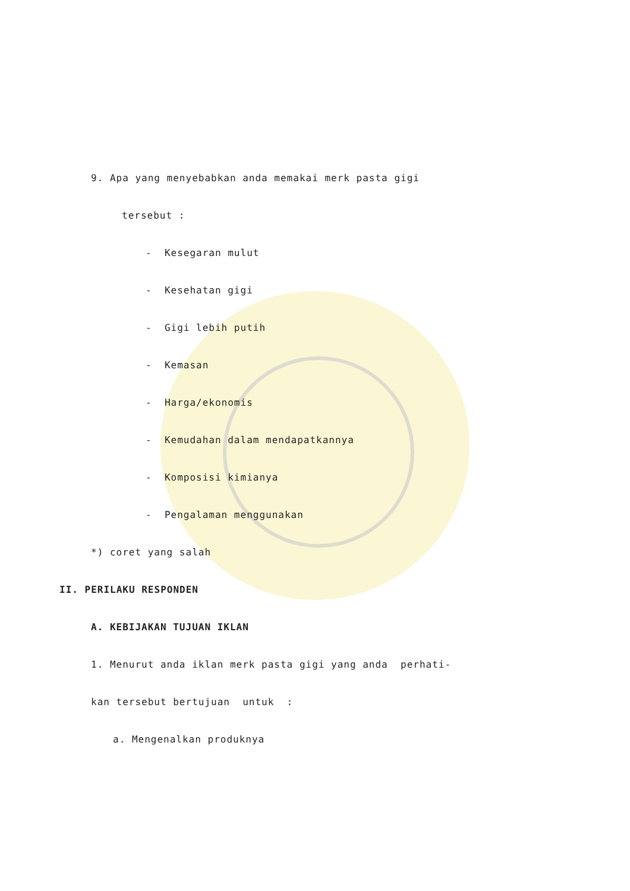9. Apa yang menyebabkan anda memakai merk pasta gigi
tersebut :
- Kesegaran mulut
- Kesehatan gigi
- Gigi lebih putih
- Kemasan
- Harga/ekonomis
- Kemudahan dalam mendapatkannya
- Komposisi kimianya
- Pengalaman menggunakan
*) coret yang salah
II. PERILAKU RESPONDEN
A. KEBIJAKAN TUJUAN IKLAN
1. Menurut anda iklan merk pasta gigi yang anda perhati-
kan tersebut bertujuan untuk :
a. Mengenalkan produknya